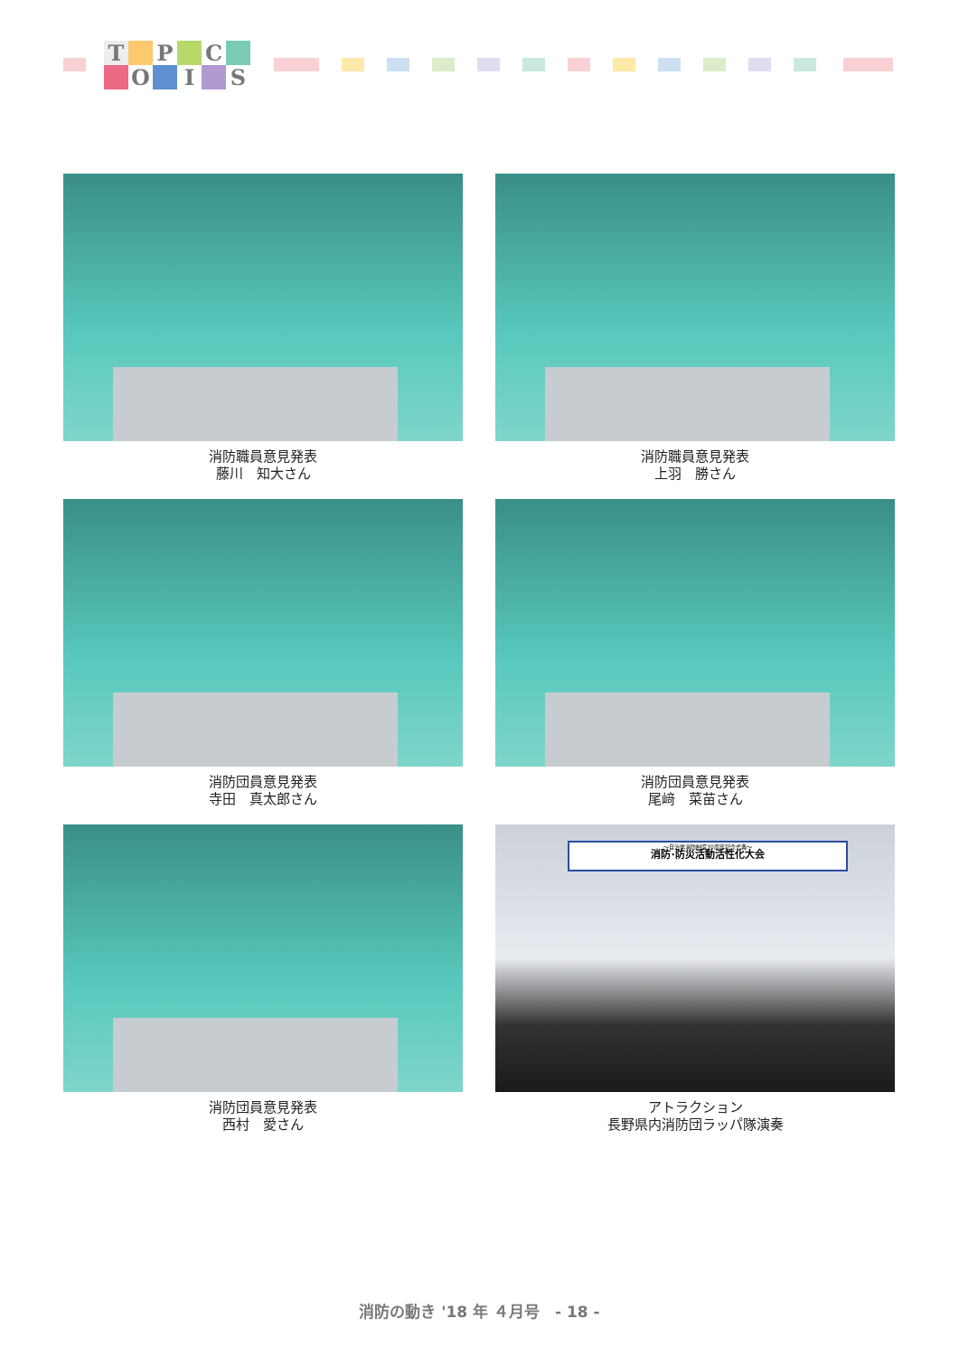T P C O I S
消防職員意見発表
藤川　知大さん
消防職員意見発表
上羽　勝さん
消防団員意見発表
寺田　真太郎さん
消防団員意見発表
尾﨑　菜苗さん
消防団員意見発表
西村　愛さん
～自治体消防制度70周年記念式典～
消防·防災活動活性化大会
アトラクション
長野県内消防団ラッパ隊演奏
消防の動き '18 年 ４月号　- 18 -